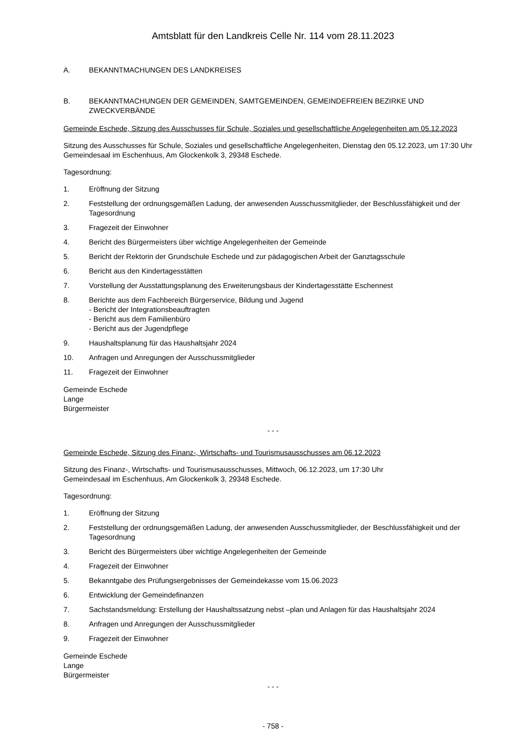Amtsblatt für den Landkreis Celle Nr. 114 vom 28.11.2023
A. BEKANNTMACHUNGEN DES LANDKREISES
B. BEKANNTMACHUNGEN DER GEMEINDEN, SAMTGEMEINDEN, GEMEINDEFREIEN BEZIRKE UND ZWECKVERBÄNDE
Gemeinde Eschede, Sitzung des Ausschusses für Schule, Soziales und gesellschaftliche Angelegenheiten am 05.12.2023
Sitzung des Ausschusses für Schule, Soziales und gesellschaftliche Angelegenheiten, Dienstag den 05.12.2023, um 17:30 Uhr Gemeindesaal im Eschenhuus, Am Glockenkolk 3, 29348 Eschede.
Tagesordnung:
1. Eröffnung der Sitzung
2. Feststellung der ordnungsgemäßen Ladung, der anwesenden Ausschussmitglieder, der Beschlussfähigkeit und der Tagesordnung
3. Fragezeit der Einwohner
4. Bericht des Bürgermeisters über wichtige Angelegenheiten der Gemeinde
5. Bericht der Rektorin der Grundschule Eschede und zur pädagogischen Arbeit der Ganztagsschule
6. Bericht aus den Kindertagesstätten
7. Vorstellung der Ausstattungsplanung des Erweiterungsbaus der Kindertagesstätte Eschennest
8. Berichte aus dem Fachbereich Bürgerservice, Bildung und Jugend
- Bericht der Integrationsbeauftragten
- Bericht aus dem Familienbüro
- Bericht aus der Jugendpflege
9. Haushaltsplanung für das Haushaltsjahr 2024
10. Anfragen und Anregungen der Ausschussmitglieder
11. Fragezeit der Einwohner
Gemeinde Eschede
Lange
Bürgermeister
- - -
Gemeinde Eschede, Sitzung des Finanz-, Wirtschafts- und Tourismusausschusses am 06.12.2023
Sitzung des Finanz-, Wirtschafts- und Tourismusausschusses, Mittwoch, 06.12.2023, um 17:30 Uhr
Gemeindesaal im Eschenhuus, Am Glockenkolk 3, 29348 Eschede.
Tagesordnung:
1. Eröffnung der Sitzung
2. Feststellung der ordnungsgemäßen Ladung, der anwesenden Ausschussmitglieder, der Beschlussfähigkeit und der Tagesordnung
3. Bericht des Bürgermeisters über wichtige Angelegenheiten der Gemeinde
4. Fragezeit der Einwohner
5. Bekanntgabe des Prüfungsergebnisses der Gemeindekasse vom 15.06.2023
6. Entwicklung der Gemeindefinanzen
7. Sachstandsmeldung: Erstellung der Haushaltssatzung nebst –plan und Anlagen für das Haushaltsjahr 2024
8. Anfragen und Anregungen der Ausschussmitglieder
9. Fragezeit der Einwohner
Gemeinde Eschede
Lange
Bürgermeister
- - -
- 758 -